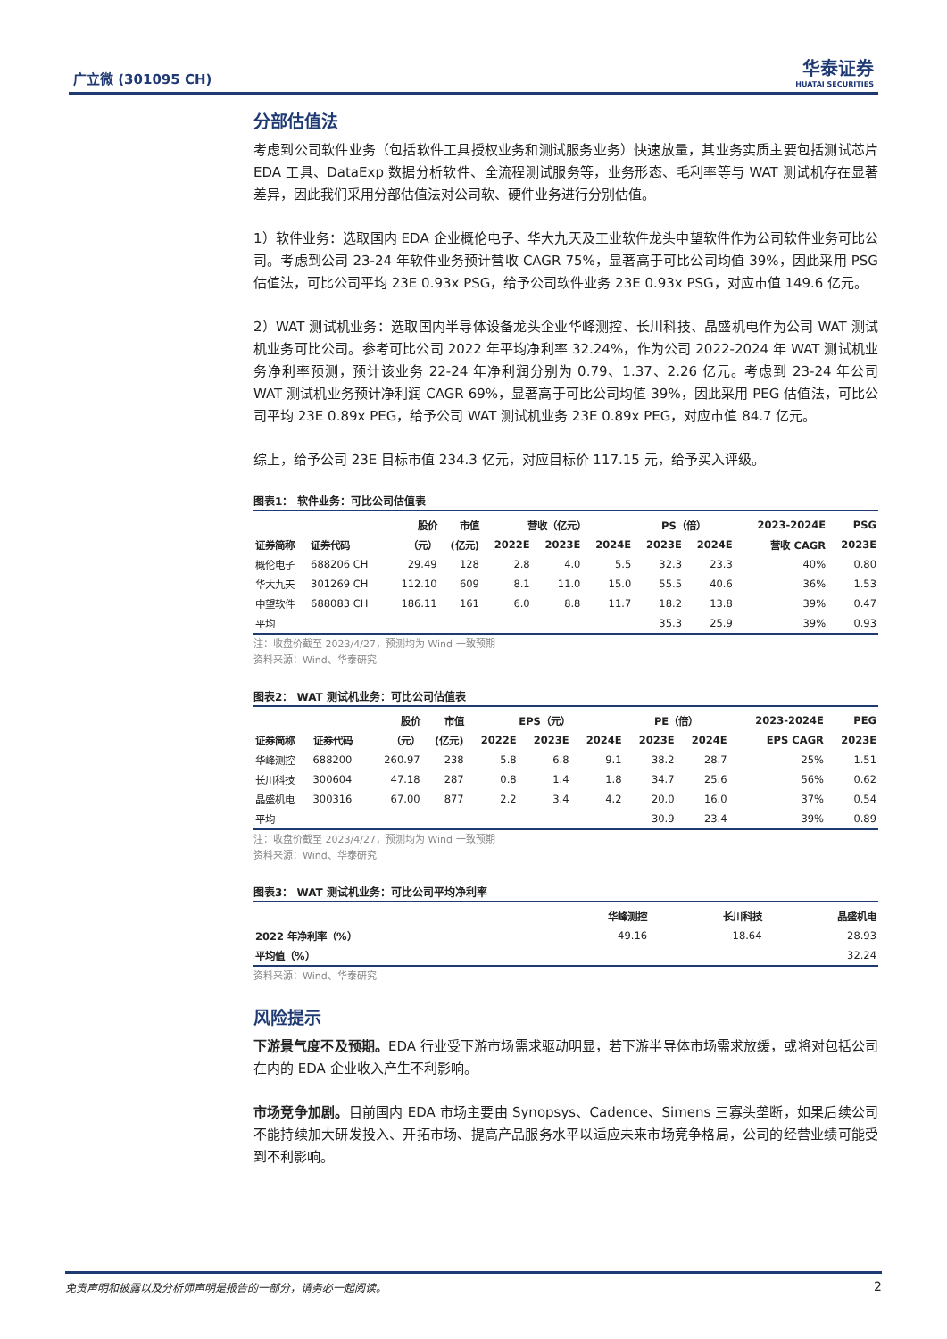广立微 (301095 CH)
华泰证券
HUATAI SECURITIES
分部估值法
考虑到公司软件业务（包括软件工具授权业务和测试服务业务）快速放量，其业务实质主要包括测试芯片 EDA 工具、DataExp 数据分析软件、全流程测试服务等，业务形态、毛利率等与 WAT 测试机存在显著差异，因此我们采用分部估值法对公司软、硬件业务进行分别估值。
1）软件业务：选取国内 EDA 企业概伦电子、华大九天及工业软件龙头中望软件作为公司软件业务可比公司。考虑到公司 23-24 年软件业务预计营收 CAGR 75%，显著高于可比公司均值 39%，因此采用 PSG 估值法，可比公司平均 23E 0.93x PSG，给予公司软件业务 23E 0.93x PSG，对应市值 149.6 亿元。
2）WAT 测试机业务：选取国内半导体设备龙头企业华峰测控、长川科技、晶盛机电作为公司 WAT 测试机业务可比公司。参考可比公司 2022 年平均净利率 32.24%，作为公司 2022-2024 年 WAT 测试机业务净利率预测，预计该业务 22-24 年净利润分别为 0.79、1.37、2.26 亿元。考虑到 23-24 年公司 WAT 测试机业务预计净利润 CAGR 69%，显著高于可比公司均值 39%，因此采用 PEG 估值法，可比公司平均 23E 0.89x PEG，给予公司 WAT 测试机业务 23E 0.89x PEG，对应市值 84.7 亿元。
综上，给予公司 23E 目标市值 234.3 亿元，对应目标价 117.15 元，给予买入评级。
图表1： 软件业务：可比公司估值表
| | | 股价 | 市值 | 营收（亿元） | | | PS（倍） | | 2023-2024E | PSG |
| --- | --- | --- | --- | --- | --- | --- | --- | --- | --- | --- |
| 证券简称 | 证券代码 | （元） | (亿元) | 2022E | 2023E | 2024E | 2023E | 2024E | 营收 CAGR | 2023E |
| 概伦电子 | 688206 CH | 29.49 | 128 | 2.8 | 4.0 | 5.5 | 32.3 | 23.3 | 40% | 0.80 |
| 华大九天 | 301269 CH | 112.10 | 609 | 8.1 | 11.0 | 15.0 | 55.5 | 40.6 | 36% | 1.53 |
| 中望软件 | 688083 CH | 186.11 | 161 | 6.0 | 8.8 | 11.7 | 18.2 | 13.8 | 39% | 0.47 |
| 平均 | | | | | | | 35.3 | 25.9 | 39% | 0.93 |
注：收盘价截至 2023/4/27，预测均为 Wind 一致预期
资料来源：Wind、华泰研究
图表2： WAT 测试机业务：可比公司估值表
| | | 股价 | 市值 | EPS（元） | | | PE（倍） | | 2023-2024E | PEG |
| --- | --- | --- | --- | --- | --- | --- | --- | --- | --- | --- |
| 证券简称 | 证券代码 | （元） | (亿元) | 2022E | 2023E | 2024E | 2023E | 2024E | EPS CAGR | 2023E |
| 华峰测控 | 688200 | 260.97 | 238 | 5.8 | 6.8 | 9.1 | 38.2 | 28.7 | 25% | 1.51 |
| 长川科技 | 300604 | 47.18 | 287 | 0.8 | 1.4 | 1.8 | 34.7 | 25.6 | 56% | 0.62 |
| 晶盛机电 | 300316 | 67.00 | 877 | 2.2 | 3.4 | 4.2 | 20.0 | 16.0 | 37% | 0.54 |
| 平均 | | | | | | | 30.9 | 23.4 | 39% | 0.89 |
注：收盘价截至 2023/4/27，预测均为 Wind 一致预期
资料来源：Wind、华泰研究
图表3： WAT 测试机业务：可比公司平均净利率
| | 华峰测控 | 长川科技 | 晶盛机电 |
| --- | --- | --- | --- |
| 2022 年净利率（%） | 49.16 | 18.64 | 28.93 |
| 平均值（%） | | | 32.24 |
资料来源：Wind、华泰研究
风险提示
下游景气度不及预期。EDA 行业受下游市场需求驱动明显，若下游半导体市场需求放缓，或将对包括公司在内的 EDA 企业收入产生不利影响。
市场竞争加剧。目前国内 EDA 市场主要由 Synopsys、Cadence、Simens 三寡头垄断，如果后续公司不能持续加大研发投入、开拓市场、提高产品服务水平以适应未来市场竞争格局，公司的经营业绩可能受到不利影响。
免责声明和披露以及分析师声明是报告的一部分，请务必一起阅读。 2